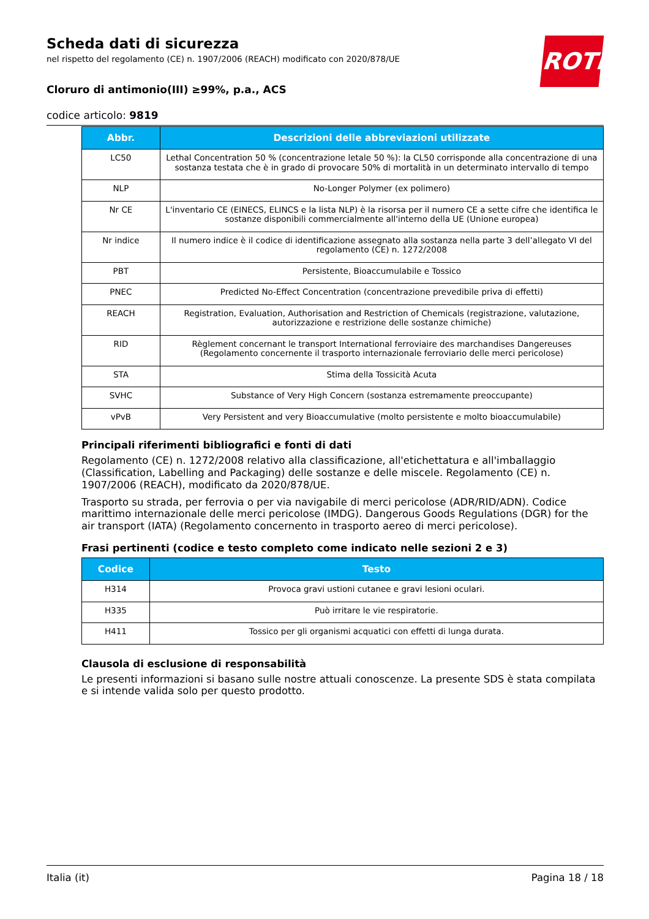Scheda dati di sicurezza
nel rispetto del regolamento (CE) n. 1907/2006 (REACH) modificato con 2020/878/UE
Cloruro di antimonio(III) ≥99%, p.a., ACS
codice articolo: 9819
ROTH
| Abbr. | Descrizioni delle abbreviazioni utilizzate |
| --- | --- |
| LC50 | Lethal Concentration 50 % (concentrazione letale 50 %): la CL50 corrisponde alla concentrazione di una sostanza testata che è in grado di provocare 50% di mortalità in un determinato intervallo di tempo |
| NLP | No-Longer Polymer (ex polimero) |
| Nr CE | L'inventario CE (EINECS, ELINCS e la lista NLP) è la risorsa per il numero CE a sette cifre che identifica le sostanze disponibili commercialmente all'interno della UE (Unione europea) |
| Nr indice | Il numero indice è il codice di identificazione assegnato alla sostanza nella parte 3 dell’allegato VI del regolamento (CE) n. 1272/2008 |
| PBT | Persistente, Bioaccumulabile e Tossico |
| PNEC | Predicted No-Effect Concentration (concentrazione prevedibile priva di effetti) |
| REACH | Registration, Evaluation, Authorisation and Restriction of Chemicals (registrazione, valutazione, autorizzazione e restrizione delle sostanze chimiche) |
| RID | Règlement concernant le transport International ferroviaire des marchandises Dangereuses (Regolamento concernente il trasporto internazionale ferroviario delle merci pericolose) |
| STA | Stima della Tossicità Acuta |
| SVHC | Substance of Very High Concern (sostanza estremamente preoccupante) |
| vPvB | Very Persistent and very Bioaccumulative (molto persistente e molto bioaccumulabile) |
Principali riferimenti bibliografici e fonti di dati
Regolamento (CE) n. 1272/2008 relativo alla classificazione, all'etichettatura e all'imballaggio (Classification, Labelling and Packaging) delle sostanze e delle miscele. Regolamento (CE) n. 1907/2006 (REACH), modificato da 2020/878/UE.
Trasporto su strada, per ferrovia o per via navigabile di merci pericolose (ADR/RID/ADN). Codice marittimo internazionale delle merci pericolose (IMDG). Dangerous Goods Regulations (DGR) for the air transport (IATA) (Regolamento concernento in trasporto aereo di merci pericolose).
Frasi pertinenti (codice e testo completo come indicato nelle sezioni 2 e 3)
| Codice | Testo |
| --- | --- |
| H314 | Provoca gravi ustioni cutanee e gravi lesioni oculari. |
| H335 | Può irritare le vie respiratorie. |
| H411 | Tossico per gli organismi acquatici con effetti di lunga durata. |
Clausola di esclusione di responsabilità
Le presenti informazioni si basano sulle nostre attuali conoscenze. La presente SDS è stata compilata e si intende valida solo per questo prodotto.
Italia (it) Pagina 18 / 18